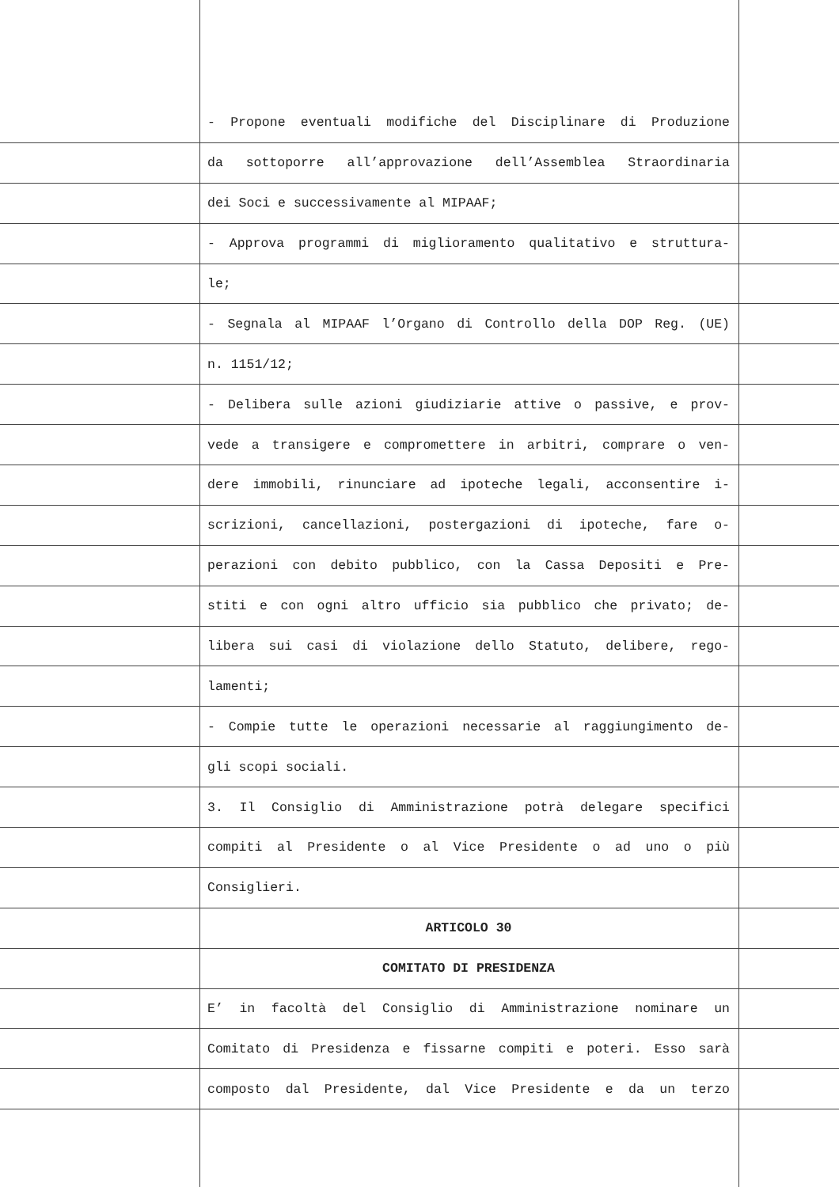- Propone eventuali modifiche del Disciplinare di Produzione
da sottoporre all’approvazione dell’Assemblea Straordinaria
dei Soci e successivamente al MIPAAF;
- Approva programmi di miglioramento qualitativo e struttura-
le;
- Segnala al MIPAAF l’Organo di Controllo della DOP Reg. (UE)
n. 1151/12;
- Delibera sulle azioni giudiziarie attive o passive, e prov-
vede a transigere e compromettere in arbitri, comprare o ven-
dere immobili, rinunciare ad ipoteche legali, acconsentire i-
scrizioni, cancellazioni, postergazioni di ipoteche, fare o-
perazioni con debito pubblico, con la Cassa Depositi e Pre-
stiti e con ogni altro ufficio sia pubblico che privato; de-
libera sui casi di violazione dello Statuto, delibere, rego-
lamenti;
- Compie tutte le operazioni necessarie al raggiungimento de-
gli scopi sociali.
3. Il Consiglio di Amministrazione potrà delegare specifici
compiti al Presidente o al Vice Presidente o ad uno o più
Consiglieri.
ARTICOLO 30
COMITATO DI PRESIDENZA
E’ in facoltà del Consiglio di Amministrazione nominare un
Comitato di Presidenza e fissarne compiti e poteri. Esso sarà
composto dal Presidente, dal Vice Presidente e da un terzo